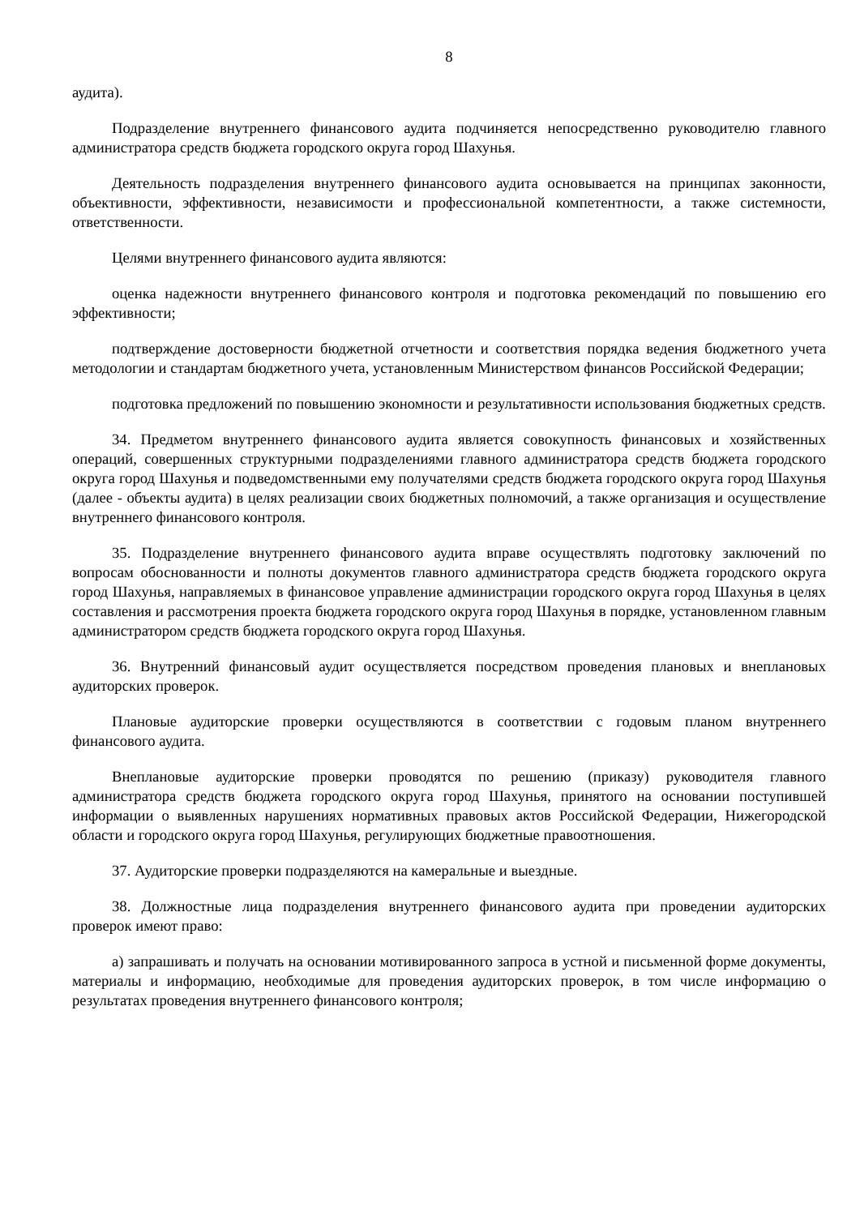8
аудита).
Подразделение внутреннего финансового аудита подчиняется непосредственно руководителю главного администратора средств бюджета городского округа город Шахунья.
Деятельность подразделения внутреннего финансового аудита основывается на принципах законности, объективности, эффективности, независимости и профессиональной компетентности, а также системности, ответственности.
Целями внутреннего финансового аудита являются:
оценка надежности внутреннего финансового контроля и подготовка рекомендаций по повышению его эффективности;
подтверждение достоверности бюджетной отчетности и соответствия порядка ведения бюджетного учета методологии и стандартам бюджетного учета, установленным Министерством финансов Российской Федерации;
подготовка предложений по повышению экономности и результативности использования бюджетных средств.
34. Предметом внутреннего финансового аудита является совокупность финансовых и хозяйственных операций, совершенных структурными подразделениями главного администратора средств бюджета городского округа город Шахунья и подведомственными ему получателями средств бюджета городского округа город Шахунья (далее - объекты аудита) в целях реализации своих бюджетных полномочий, а также организация и осуществление внутреннего финансового контроля.
35. Подразделение внутреннего финансового аудита вправе осуществлять подготовку заключений по вопросам обоснованности и полноты документов главного администратора средств бюджета городского округа город Шахунья, направляемых в финансовое управление администрации городского округа город Шахунья в целях составления и рассмотрения проекта бюджета городского округа город Шахунья в порядке, установленном главным администратором средств бюджета городского округа город Шахунья.
36. Внутренний финансовый аудит осуществляется посредством проведения плановых и внеплановых аудиторских проверок.
Плановые аудиторские проверки осуществляются в соответствии с годовым планом внутреннего финансового аудита.
Внеплановые аудиторские проверки проводятся по решению (приказу) руководителя главного администратора средств бюджета городского округа город Шахунья, принятого на основании поступившей информации о выявленных нарушениях нормативных правовых актов Российской Федерации, Нижегородской области и городского округа город Шахунья, регулирующих бюджетные правоотношения.
37. Аудиторские проверки подразделяются на камеральные и выездные.
38. Должностные лица подразделения внутреннего финансового аудита при проведении аудиторских проверок имеют право:
а) запрашивать и получать на основании мотивированного запроса в устной и письменной форме документы, материалы и информацию, необходимые для проведения аудиторских проверок, в том числе информацию о результатах проведения внутреннего финансового контроля;